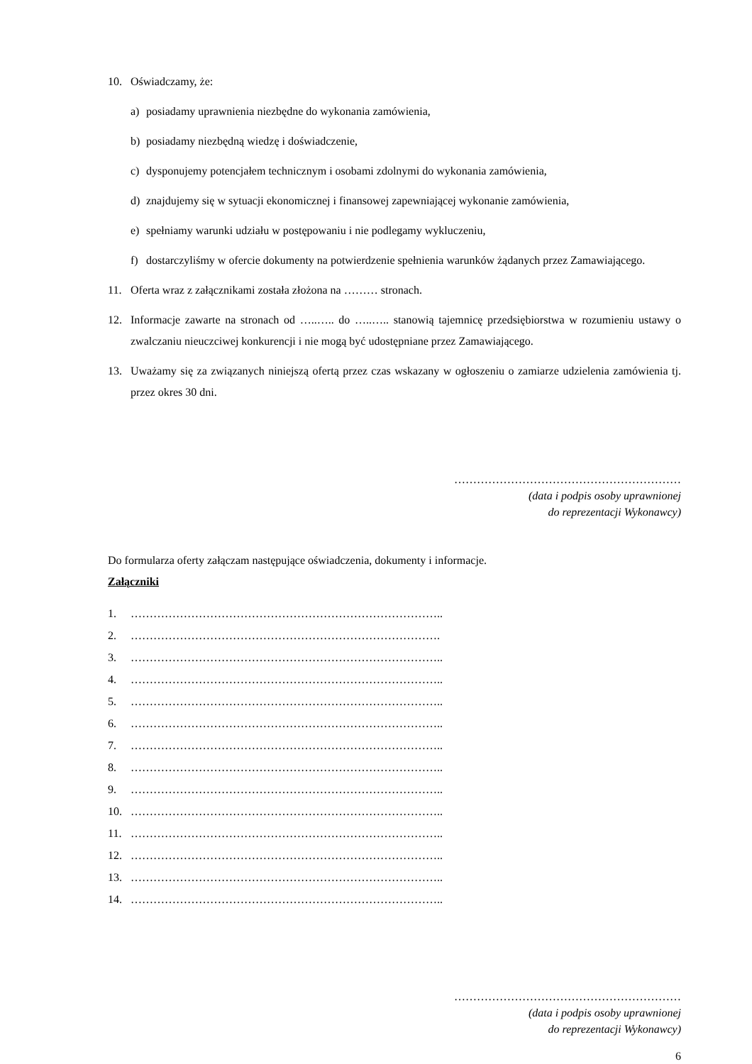10. Oświadczamy, że:
a) posiadamy uprawnienia niezbędne do wykonania zamówienia,
b) posiadamy niezbędną wiedzę i doświadczenie,
c) dysponujemy potencjałem technicznym i osobami zdolnymi do wykonania zamówienia,
d) znajdujemy się w sytuacji ekonomicznej i finansowej zapewniającej wykonanie zamówienia,
e) spełniamy warunki udziału w postępowaniu i nie podlegamy wykluczeniu,
f) dostarczyliśmy w ofercie dokumenty na potwierdzenie spełnienia warunków żądanych przez Zamawiającego.
11. Oferta wraz z załącznikami została złożona na ……… stronach.
12. Informacje zawarte na stronach od …..….. do …..….. stanowią tajemnicę przedsiębiorstwa w rozumieniu ustawy o zwalczaniu nieuczciwej konkurencji i nie mogą być udostępniane przez Zamawiającego.
13. Uważamy się za związanych niniejszą ofertą przez czas wskazany w ogłoszeniu o zamiarze udzielenia zamówienia tj. przez okres 30 dni.
……………………………………………………
(data i podpis osoby uprawnionej
do reprezentacji Wykonawcy)
Do formularza oferty załączam następujące oświadczenia, dokumenty i informacje.
Załączniki
1. ………………………………………………………………………..
2. ……………………………………………………………………….
3. ………………………………………………………………………..
4. ………………………………………………………………………..
5. ………………………………………………………………………..
6. ………………………………………………………………………..
7. ………………………………………………………………………..
8. ………………………………………………………………………..
9. ………………………………………………………………………..
10. ………………………………………………………………………..
11. ………………………………………………………………………..
12. ………………………………………………………………………..
13. ………………………………………………………………………..
14. ………………………………………………………………………..
……………………………………………………
(data i podpis osoby uprawnionej
do reprezentacji Wykonawcy)
6